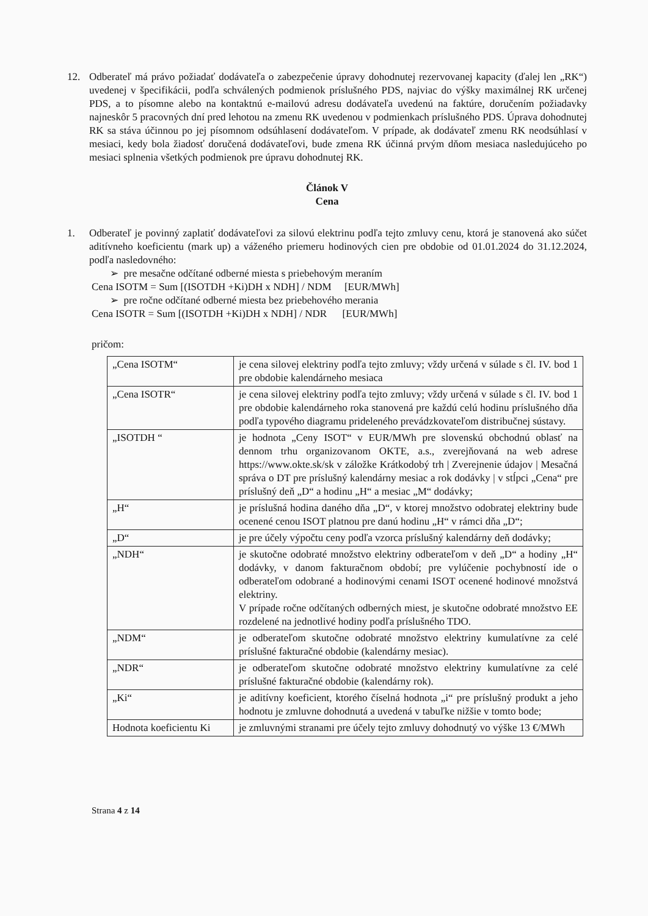12. Odberateľ má právo požiadať dodávateľa o zabezpečenie úpravy dohodnutej rezervovanej kapacity (ďalej len „RK“) uvedenej v špecifikácii, podľa schválených podmienok príslušného PDS, najviac do výšky maximálnej RK určenej PDS, a to písomne alebo na kontaktnú e-mailovú adresu dodávateľa uvedenú na faktúre, doručením požiadavky najneskôr 5 pracovných dní pred lehotou na zmenu RK uvedenou v podmienkach príslušného PDS. Úprava dohodnutej RK sa stáva účinnou po jej písomnom odsúhlasení dodávateľom. V prípade, ak dodávateľ zmenu RK neodsúhlasí v mesiaci, kedy bola žiadosť doručená dodávateľovi, bude zmena RK účinná prvým dňom mesiaca nasledujúceho po mesiaci splnenia všetkých podmienok pre úpravu dohodnutej RK.
Článok V
Cena
1. Odberateľ je povinný zaplatiť dodávateľovi za silovú elektrinu podľa tejto zmluvy cenu, ktorá je stanovená ako súčet aditívneho koeficientu (mark up) a váženého priemeru hodinových cien pre obdobie od 01.01.2024 do 31.12.2024, podľa nasledovného:
➢ pre mesačne odčítané odberné miesta s priebehovým meraním
Cena ISOTM = Sum [(ISOTDH +Ki)DH x NDH] / NDM [EUR/MWh]
➢ pre ročne odčítané odberné miesta bez priebehového merania
Cena ISOTR = Sum [(ISOTDH +Ki)DH x NDH] / NDR [EUR/MWh]
pričom:
| „Cena ISOTM“ | je cena silovej elektriny podľa tejto zmluvy; vždy určená v súlade s čl. IV. bod 1 pre obdobie kalendárneho mesiaca |
| „Cena ISOTR“ | je cena silovej elektriny podľa tejto zmluvy; vždy určená v súlade s čl. IV. bod 1 pre obdobie kalendárneho roka stanovená pre každú celú hodinu príslušného dňa podľa typového diagramu prideleného prevádzkovateľom distribučnej sústavy. |
| „ISOTDH “ | je hodnota „Ceny ISOT“ v EUR/MWh pre slovenskú obchodnú oblasť na dennom trhu organizovanom OKTE, a.s., zverejňovaná na web adrese https://www.okte.sk/sk v záložke Krátkodobý trh / Zverejnenie údajov / Mesačná správa o DT pre príslušný kalendárny mesiac a rok dodávky / v stĺpci „Cena“ pre príslušný deň „D“ a hodinu „H“ a mesiac „M“ dodávky; |
| „H“ | je príslušná hodina daného dňa „D“, v ktorej množstvo odobratej elektriny bude ocenené cenou ISOT platnou pre danú hodinu „H“ v rámci dňa „D“; |
| „D“ | je pre účely výpočtu ceny podľa vzorca príslušný kalendárny deň dodávky; |
| „NDH“ | je skutočne odobraté množstvo elektriny odberateľom v deň „D“ a hodiny „H“ dodávky, v danom fakturačnom období; pre vylúčenie pochybností ide o odberateľom odobrané a hodinovými cenami ISOT ocenené hodinové množstvá elektriny. V prípade ročne odčítaných odberných miest, je skutočne odobraté množstvo EE rozdelené na jednotlivé hodiny podľa príslušného TDO. |
| „NDM“ | je odberateľom skutočne odobraté množstvo elektriny kumulatívne za celé príslušné fakturačné obdobie (kalendárny mesiac). |
| „NDR“ | je odberateľom skutočne odobraté množstvo elektriny kumulatívne za celé príslušné fakturačné obdobie (kalendárny rok). |
| „Ki“ | je aditívny koeficient, ktorého číselná hodnota „i“ pre príslušný produkt a jeho hodnotu je zmluvne dohodnutá a uvedená v tabuľke nižšie v tomto bode; |
| Hodnota koeficientu Ki | je zmluvnými stranami pre účely tejto zmluvy dohodnutý vo výške 13 €/MWh |
Strana 4 z 14